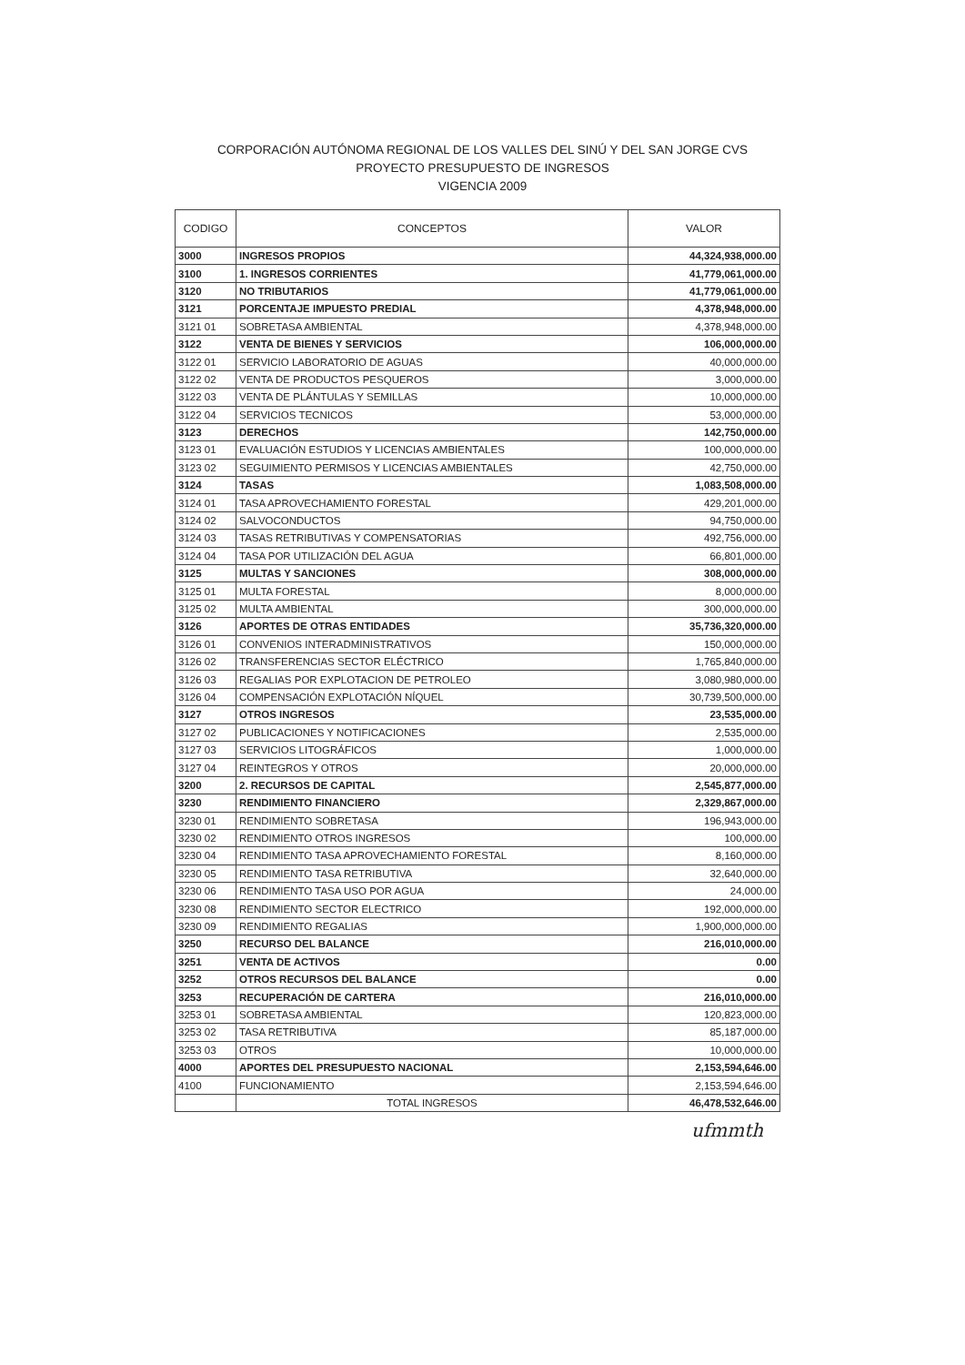CORPORACIÓN AUTÓNOMA REGIONAL DE LOS VALLES DEL SINÚ Y DEL SAN JORGE CVS
PROYECTO PRESUPUESTO DE INGRESOS
VIGENCIA 2009
| CODIGO | CONCEPTOS | VALOR |
| --- | --- | --- |
| 3000 | INGRESOS PROPIOS | 44,324,938,000.00 |
| 3100 | 1. INGRESOS CORRIENTES | 41,779,061,000.00 |
| 3120 | NO TRIBUTARIOS | 41,779,061,000.00 |
| 3121 | PORCENTAJE IMPUESTO PREDIAL | 4,378,948,000.00 |
| 3121 01 | SOBRETASA AMBIENTAL | 4,378,948,000.00 |
| 3122 | VENTA DE BIENES Y SERVICIOS | 106,000,000.00 |
| 3122 01 | SERVICIO LABORATORIO DE AGUAS | 40,000,000.00 |
| 3122 02 | VENTA DE PRODUCTOS PESQUEROS | 3,000,000.00 |
| 3122 03 | VENTA DE PLÁNTULAS Y SEMILLAS | 10,000,000.00 |
| 3122 04 | SERVICIOS TECNICOS | 53,000,000.00 |
| 3123 | DERECHOS | 142,750,000.00 |
| 3123 01 | EVALUACIÓN ESTUDIOS Y LICENCIAS AMBIENTALES | 100,000,000.00 |
| 3123 02 | SEGUIMIENTO PERMISOS Y LICENCIAS AMBIENTALES | 42,750,000.00 |
| 3124 | TASAS | 1,083,508,000.00 |
| 3124 01 | TASA APROVECHAMIENTO FORESTAL | 429,201,000.00 |
| 3124 02 | SALVOCONDUCTOS | 94,750,000.00 |
| 3124 03 | TASAS RETRIBUTIVAS Y COMPENSATORIAS | 492,756,000.00 |
| 3124 04 | TASA POR UTILIZACIÓN DEL AGUA | 66,801,000.00 |
| 3125 | MULTAS Y SANCIONES | 308,000,000.00 |
| 3125 01 | MULTA FORESTAL | 8,000,000.00 |
| 3125 02 | MULTA AMBIENTAL | 300,000,000.00 |
| 3126 | APORTES DE OTRAS ENTIDADES | 35,736,320,000.00 |
| 3126 01 | CONVENIOS INTERADMINISTRATIVOS | 150,000,000.00 |
| 3126 02 | TRANSFERENCIAS SECTOR ELÉCTRICO | 1,765,840,000.00 |
| 3126 03 | REGALIAS POR EXPLOTACION DE PETROLEO | 3,080,980,000.00 |
| 3126 04 | COMPENSACIÓN EXPLOTACIÓN NÍQUEL | 30,739,500,000.00 |
| 3127 | OTROS INGRESOS | 23,535,000.00 |
| 3127 02 | PUBLICACIONES Y NOTIFICACIONES | 2,535,000.00 |
| 3127 03 | SERVICIOS LITOGRÁFICOS | 1,000,000.00 |
| 3127 04 | REINTEGROS Y OTROS | 20,000,000.00 |
| 3200 | 2. RECURSOS DE CAPITAL | 2,545,877,000.00 |
| 3230 | RENDIMIENTO FINANCIERO | 2,329,867,000.00 |
| 3230 01 | RENDIMIENTO SOBRETASA | 196,943,000.00 |
| 3230 02 | RENDIMIENTO OTROS INGRESOS | 100,000.00 |
| 3230 04 | RENDIMIENTO TASA APROVECHAMIENTO FORESTAL | 8,160,000.00 |
| 3230 05 | RENDIMIENTO TASA RETRIBUTIVA | 32,640,000.00 |
| 3230 06 | RENDIMIENTO TASA USO POR AGUA | 24,000.00 |
| 3230 08 | RENDIMIENTO SECTOR ELECTRICO | 192,000,000.00 |
| 3230 09 | RENDIMIENTO REGALIAS | 1,900,000,000.00 |
| 3250 | RECURSO DEL BALANCE | 216,010,000.00 |
| 3251 | VENTA DE ACTIVOS | 0.00 |
| 3252 | OTROS RECURSOS DEL BALANCE | 0.00 |
| 3253 | RECUPERACIÓN DE CARTERA | 216,010,000.00 |
| 3253 01 | SOBRETASA AMBIENTAL | 120,823,000.00 |
| 3253 02 | TASA RETRIBUTIVA | 85,187,000.00 |
| 3253 03 | OTROS | 10,000,000.00 |
| 4000 | APORTES DEL PRESUPUESTO NACIONAL | 2,153,594,646.00 |
| 4100 | FUNCIONAMIENTO | 2,153,594,646.00 |
| | TOTAL INGRESOS | 46,478,532,646.00 |
ufmmth